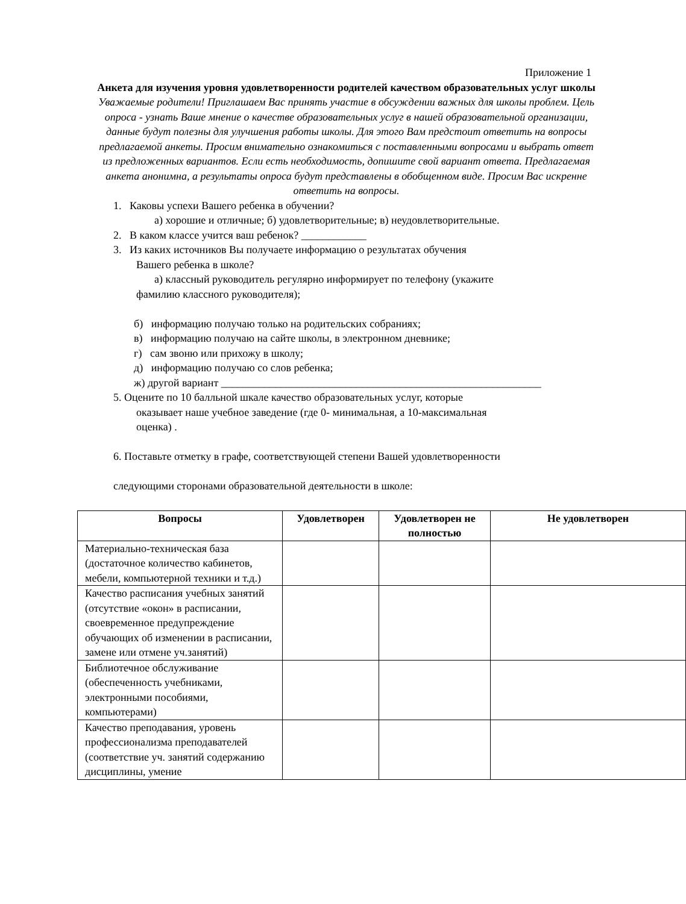Приложение 1
Анкета для изучения уровня удовлетворенности родителей качеством образовательных услуг школы
Уважаемые родители! Приглашаем Вас принять участие в обсуждении важных для школы проблем. Цель опроса - узнать Ваше мнение о качестве образовательных услуг в нашей образовательной организации, данные будут полезны для улучшения работы школы. Для этого Вам предстоит ответить на вопросы предлагаемой анкеты. Просим внимательно ознакомиться с поставленными вопросами и выбрать ответ из предложенных вариантов. Если есть необходимость, допишите свой вариант ответа. Предлагаемая анкета анонимна, а результаты опроса будут представлены в обобщенном виде. Просим Вас искренне ответить на вопросы.
1. Каковы успехи Вашего ребенка в обучении?
а) хорошие и отличные; б) удовлетворительные; в) неудовлетворительные.
2. В каком классе учится ваш ребенок? ____________
3. Из каких источников Вы получаете информацию о результатах обучения
Вашего ребенка в школе?
а) классный руководитель регулярно информирует по телефону (укажите
фамилию классного руководителя);
б) информацию получаю только на родительских собраниях;
в) информацию получаю на сайте школы, в электронном дневнике;
г) сам звоню или прихожу в школу;
д) информацию получаю со слов ребенка;
ж) другой вариант ___________________________________________________________
5. Оцените по 10 балльной шкале качество образовательных услуг, которые
оказывает наше учебное заведение (где 0- минимальная, а 10-максимальная
оценка) .
6. Поставьте отметку в графе, соответствующей степени Вашей удовлетворенности
следующими сторонами образовательной деятельности в школе:
| Вопросы | Удовлетворен | Удовлетворен не полностью | Не удовлетворен |
| --- | --- | --- | --- |
| Материально-техническая база (достаточное количество кабинетов, мебели, компьютерной техники и т.д.) | | | |
| Качество расписания учебных занятий (отсутствие «окон» в расписании, своевременное предупреждение обучающих об изменении в расписании, замене или отмене уч.занятий) | | | |
| Библиотечное обслуживание (обеспеченность учебниками, электронными пособиями, компьютерами) | | | |
| Качество преподавания, уровень профессионализма преподавателей (соответствие уч. занятий содержанию дисциплины, умение | | | |